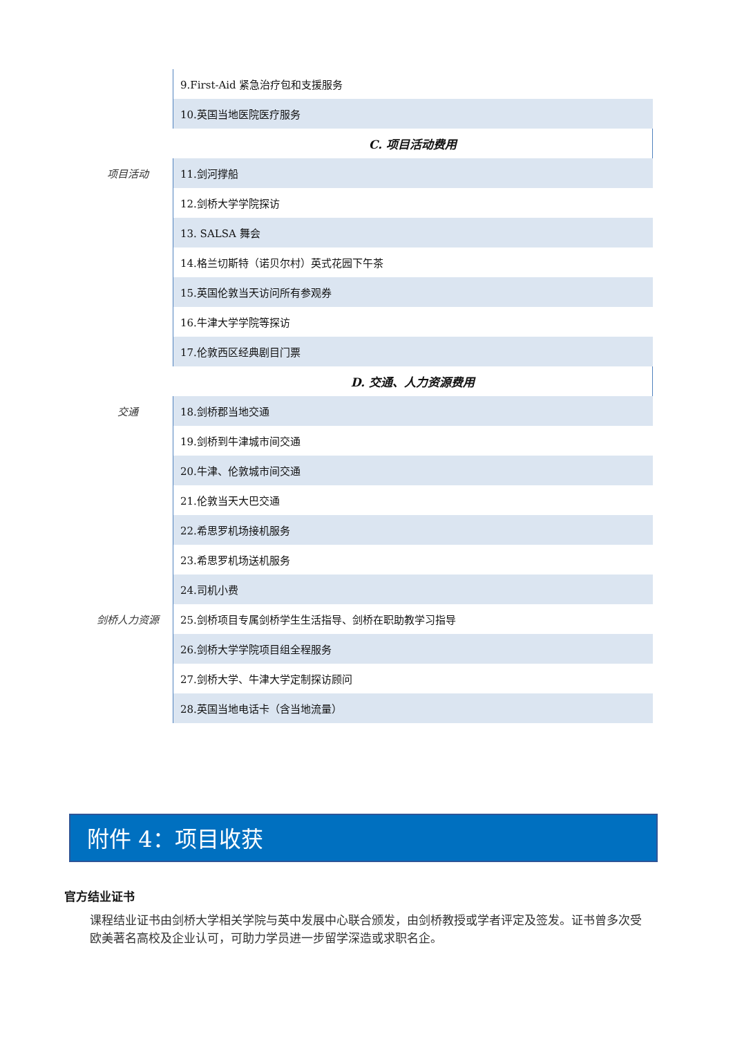| | 9.First-Aid 紧急治疗包和支援服务 |
| | 10.英国当地医院医疗服务 |
| | C. 项目活动费用 |
| 项目活动 | 11.剑河撑船 |
| | 12.剑桥大学学院探访 |
| | 13. SALSA 舞会 |
| | 14.格兰切斯特（诺贝尔村）英式花园下午茶 |
| | 15.英国伦敦当天访问所有参观券 |
| | 16.牛津大学学院等探访 |
| | 17.伦敦西区经典剧目门票 |
| | D. 交通、人力资源费用 |
| 交通 | 18.剑桥郡当地交通 |
| | 19.剑桥到牛津城市间交通 |
| | 20.牛津、伦敦城市间交通 |
| | 21.伦敦当天大巴交通 |
| | 22.希思罗机场接机服务 |
| | 23.希思罗机场送机服务 |
| | 24.司机小费 |
| 剑桥人力资源 | 25.剑桥项目专属剑桥学生生活指导、剑桥在职助教学习指导 |
| | 26.剑桥大学学院项目组全程服务 |
| | 27.剑桥大学、牛津大学定制探访顾问 |
| | 28.英国当地电话卡（含当地流量） |
附件 4：项目收获
官方结业证书
课程结业证书由剑桥大学相关学院与英中发展中心联合颁发，由剑桥教授或学者评定及签发。证书曾多次受欧美著名高校及企业认可，可助力学员进一步留学深造或求职名企。